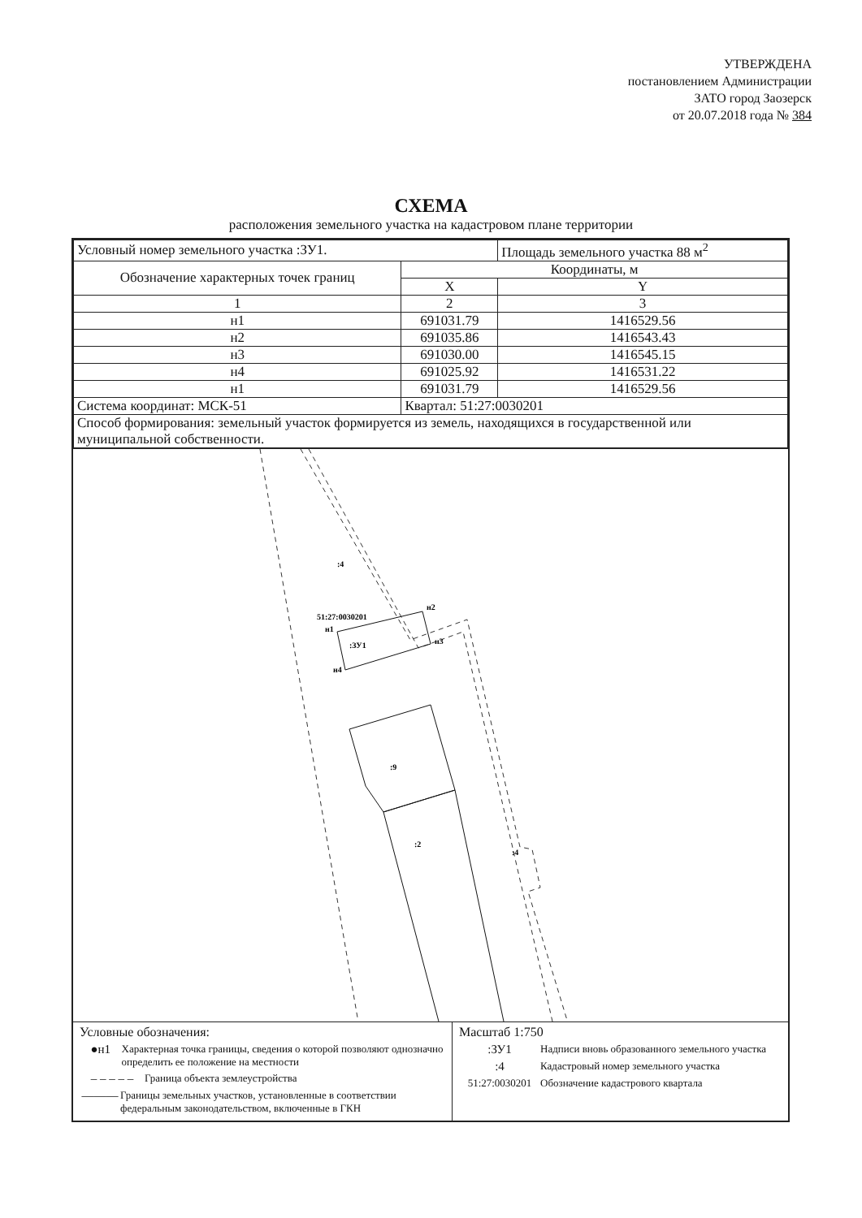УТВЕРЖДЕНА
постановлением Администрации
ЗАТО город Заозерск
от 20.07.2018 года № 384
СХЕМА
расположения земельного участка на кадастровом плане территории
| Условный номер земельного участка :ЗУ1. | | Площадь земельного участка 88 м<sup>2</sup> |
| Обозначение характерных точек границ | Координаты, м | |
| | X | Y |
| 1 | 2 | 3 |
| н1 | 691031.79 | 1416529.56 |
| н2 | 691035.86 | 1416543.43 |
| н3 | 691030.00 | 1416545.15 |
| н4 | 691025.92 | 1416531.22 |
| н1 | 691031.79 | 1416529.56 |
| Система координат: МСК-51 | Квартал: 51:27:0030201 | |
| Способ формирования: земельный участок формируется из земель, находящихся в государственной или муниципальной собственности. | | |
51:27:0030201
:ЗУ1
н1
н2
н3
н4
:4
:9
:2
:4
Условные обозначения:
●н1
Характерная точка границы, сведения о которой позволяют однозначно определить ее положение на местности
– – – – –
Граница объекта землеустройства
———
Границы земельных участков, установленные в соответствии федеральным законодательством, включенные в ГКН
Масштаб 1:750
:ЗУ1
Надписи вновь образованного земельного участка
:4
Кадастровый номер земельного участка
51:27:0030201
Обозначение кадастрового квартала